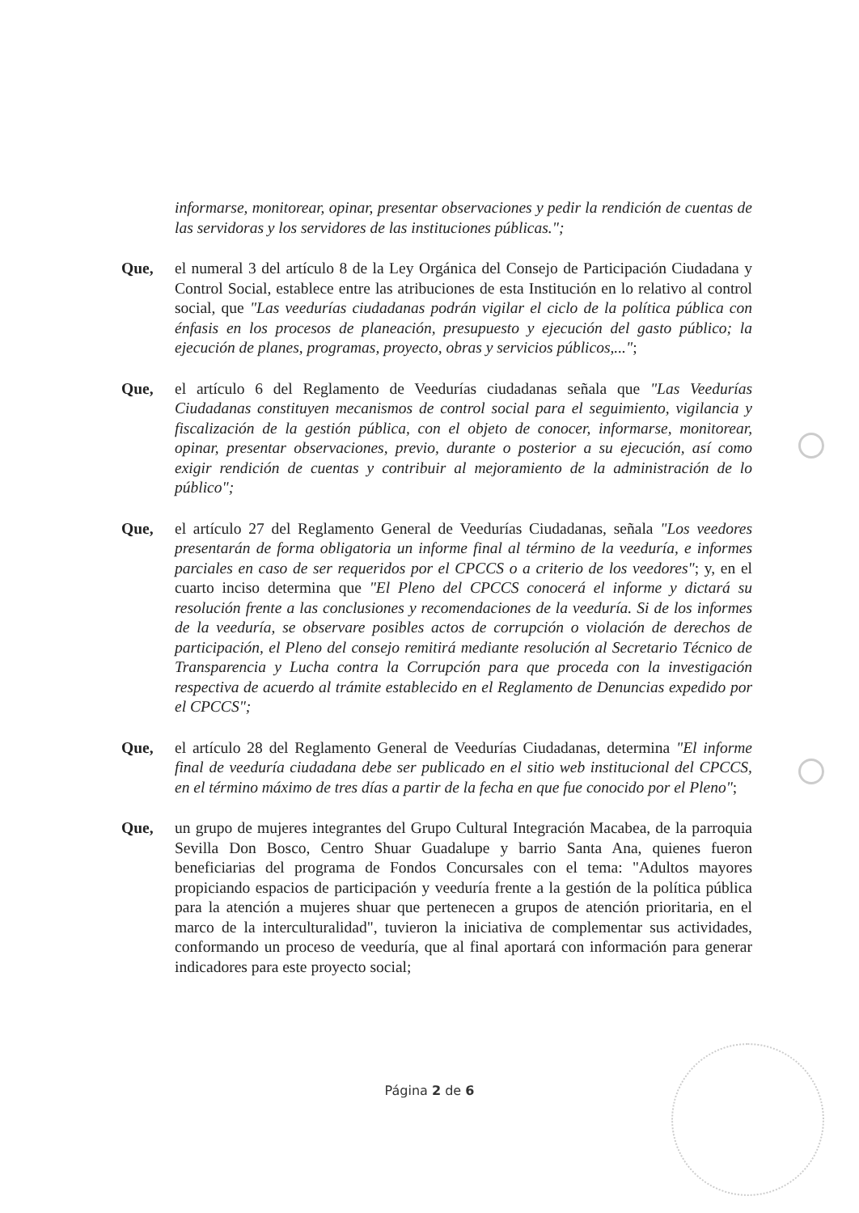informarse, monitorear, opinar, presentar observaciones y pedir la rendición de cuentas de las servidoras y los servidores de las instituciones públicas.";
Que, el numeral 3 del artículo 8 de la Ley Orgánica del Consejo de Participación Ciudadana y Control Social, establece entre las atribuciones de esta Institución en lo relativo al control social, que "Las veedurías ciudadanas podrán vigilar el ciclo de la política pública con énfasis en los procesos de planeación, presupuesto y ejecución del gasto público; la ejecución de planes, programas, proyecto, obras y servicios públicos,...";
Que, el artículo 6 del Reglamento de Veedurías ciudadanas señala que "Las Veedurías Ciudadanas constituyen mecanismos de control social para el seguimiento, vigilancia y fiscalización de la gestión pública, con el objeto de conocer, informarse, monitorear, opinar, presentar observaciones, previo, durante o posterior a su ejecución, así como exigir rendición de cuentas y contribuir al mejoramiento de la administración de lo público";
Que, el artículo 27 del Reglamento General de Veedurías Ciudadanas, señala "Los veedores presentarán de forma obligatoria un informe final al término de la veeduría, e informes parciales en caso de ser requeridos por el CPCCS o a criterio de los veedores"; y, en el cuarto inciso determina que "El Pleno del CPCCS conocerá el informe y dictará su resolución frente a las conclusiones y recomendaciones de la veeduría. Si de los informes de la veeduría, se observare posibles actos de corrupción o violación de derechos de participación, el Pleno del consejo remitirá mediante resolución al Secretario Técnico de Transparencia y Lucha contra la Corrupción para que proceda con la investigación respectiva de acuerdo al trámite establecido en el Reglamento de Denuncias expedido por el CPCCS";
Que, el artículo 28 del Reglamento General de Veedurías Ciudadanas, determina "El informe final de veeduría ciudadana debe ser publicado en el sitio web institucional del CPCCS, en el término máximo de tres días a partir de la fecha en que fue conocido por el Pleno";
Que, un grupo de mujeres integrantes del Grupo Cultural Integración Macabea, de la parroquia Sevilla Don Bosco, Centro Shuar Guadalupe y barrio Santa Ana, quienes fueron beneficiarias del programa de Fondos Concursales con el tema: "Adultos mayores propiciando espacios de participación y veeduría frente a la gestión de la política pública para la atención a mujeres shuar que pertenecen a grupos de atención prioritaria, en el marco de la interculturalidad", tuvieron la iniciativa de complementar sus actividades, conformando un proceso de veeduría, que al final aportará con información para generar indicadores para este proyecto social;
Página 2 de 6